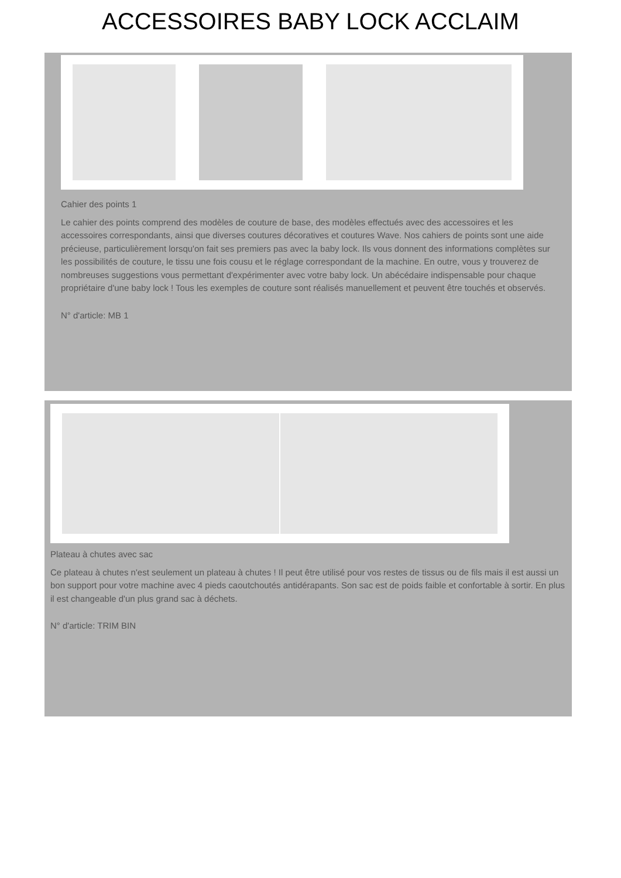ACCESSOIRES BABY LOCK ACCLAIM
Cahier des points 1
Le cahier des points comprend des modèles de couture de base, des modèles effectués avec des accessoires et les accessoires correspondants, ainsi que diverses coutures décoratives et coutures Wave. Nos cahiers de points sont une aide précieuse, particulièrement lorsqu'on fait ses premiers pas avec la baby lock. Ils vous donnent des informations complètes sur les possibilités de couture, le tissu une fois cousu et le réglage correspondant de la machine. En outre, vous y trouverez de nombreuses suggestions vous permettant d'expérimenter avec votre baby lock. Un abécédaire indispensable pour chaque propriétaire d'une baby lock ! Tous les exemples de couture sont réalisés manuellement et peuvent être touchés et observés.
N° d'article: MB 1
Plateau à chutes avec sac
Ce plateau à chutes n'est seulement un plateau à chutes ! Il peut être utilisé pour vos restes de tissus ou de fils mais il est aussi un bon support pour votre machine avec 4 pieds caoutchoutés antidérapants. Son sac est de poids faible et confortable à sortir. En plus il est changeable d'un plus grand sac à déchets.
N° d'article: TRIM BIN